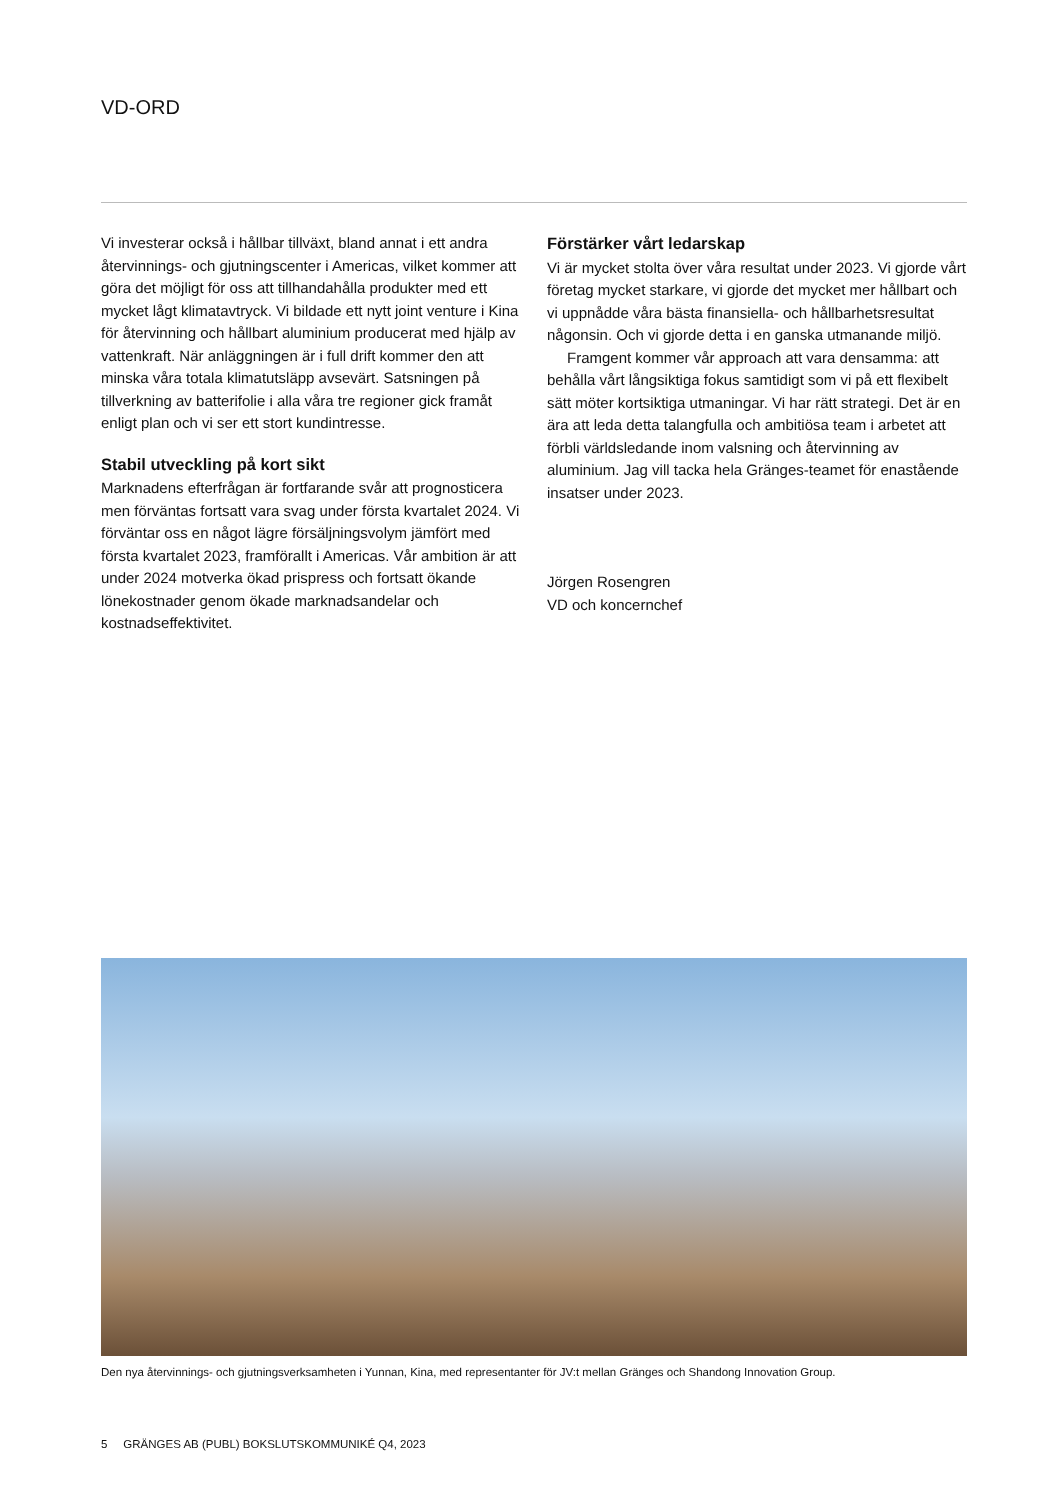VD-ORD
Vi investerar också i hållbar tillväxt, bland annat i ett andra återvinnings- och gjutningscenter i Americas, vilket kommer att göra det möjligt för oss att tillhandahålla produkter med ett mycket lågt klimatavtryck. Vi bildade ett nytt joint venture i Kina för återvinning och hållbart aluminium producerat med hjälp av vattenkraft. När anläggningen är i full drift kommer den att minska våra totala klimatutsläpp avsevärt. Satsningen på tillverkning av batterifolie i alla våra tre regioner gick framåt enligt plan och vi ser ett stort kundintresse.
Stabil utveckling på kort sikt
Marknadens efterfrågan är fortfarande svår att prognosticera men förväntas fortsatt vara svag under första kvartalet 2024. Vi förväntar oss en något lägre försäljningsvolym jämfört med första kvartalet 2023, framförallt i Americas. Vår ambition är att under 2024 motverka ökad prispress och fortsatt ökande lönekostnader genom ökade marknadsandelar och kostnadseffektivitet.
Förstärker vårt ledarskap
Vi är mycket stolta över våra resultat under 2023. Vi gjorde vårt företag mycket starkare, vi gjorde det mycket mer hållbart och vi uppnådde våra bästa finansiella- och hållbarhetsresultat någonsin. Och vi gjorde detta i en ganska utmanande miljö.
Framgent kommer vår approach att vara densamma: att behålla vårt långsiktiga fokus samtidigt som vi på ett flexibelt sätt möter kortsiktiga utmaningar. Vi har rätt strategi. Det är en ära att leda detta talangfulla och ambitiösa team i arbetet att förbli världsledande inom valsning och återvinning av aluminium. Jag vill tacka hela Gränges-teamet för enastående insatser under 2023.
Jörgen Rosengren
VD och koncernchef
Den nya återvinnings- och gjutningsverksamheten i Yunnan, Kina, med representanter för JV:t mellan Gränges och Shandong Innovation Group.
5 GRÄNGES AB (PUBL) BOKSLUTSKOMMUNIKÉ Q4, 2023